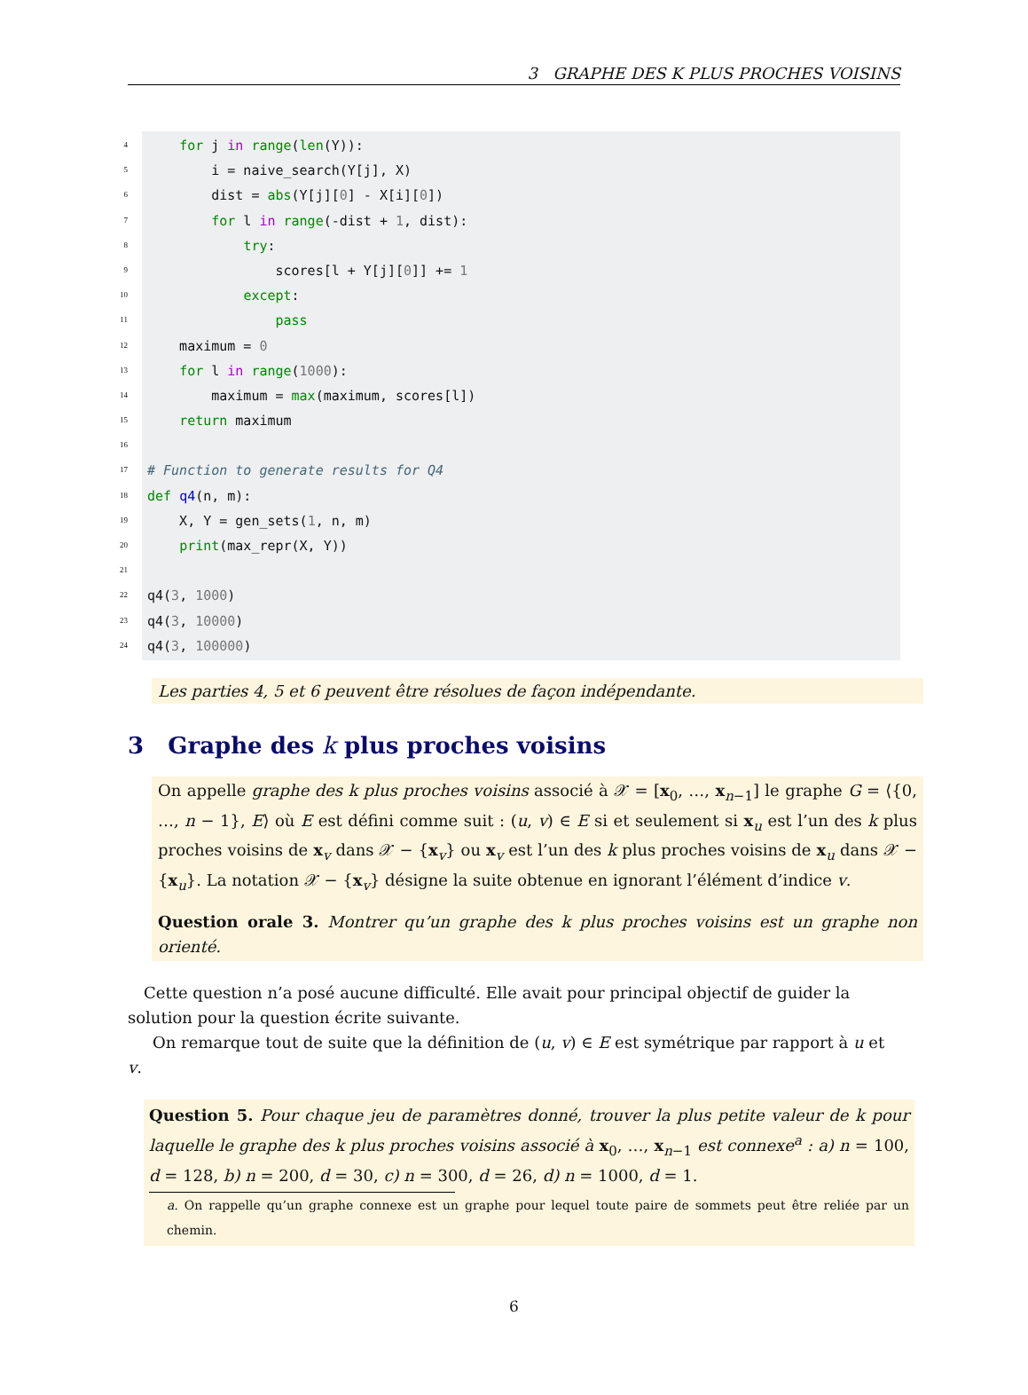3 GRAPHE DES K PLUS PROCHES VOISINS
4
5
6
7
8
9
10
11
12
13
14
15
16
17
18
19
20
21
22
23
24
for j in range(len(Y)):
i = naive_search(Y[j], X)
dist = abs(Y[j][0] - X[i][0])
for l in range(-dist + 1, dist):
try:
scores[l + Y[j][0]] += 1
except:
pass
maximum = 0
for l in range(1000):
maximum = max(maximum, scores[l])
return maximum
# Function to generate results for Q4
def q4(n, m):
X, Y = gen_sets(1, n, m)
print(max_repr(X, Y))
q4(3, 1000)
q4(3, 10000)
q4(3, 100000)
Les parties 4, 5 et 6 peuvent être résolues de façon indépendante.
3 Graphe des k plus proches voisins
On appelle graphe des k plus proches voisins associé à 𝒳 = [x<sub>0</sub>, …, x<sub>n−1</sub>] le graphe G = ⟨{0, …, n − 1}, E⟩ où E est défini comme suit : (u, v) ∈ E si et seulement si x<sub>u</sub> est l’un des k plus proches voisins de x<sub>v</sub> dans 𝒳 − {x<sub>v</sub>} ou x<sub>v</sub> est l’un des k plus proches voisins de x<sub>u</sub> dans 𝒳 − {x<sub>u</sub>}. La notation 𝒳 − {x<sub>v</sub>} désigne la suite obtenue en ignorant l’élément d’indice v.
Question orale 3. Montrer qu’un graphe des k plus proches voisins est un graphe non orienté.
Cette question n’a posé aucune difficulté. Elle avait pour principal objectif de guider la solution pour la question écrite suivante.
On remarque tout de suite que la définition de (u, v) ∈ E est symétrique par rapport à u et v.
Question 5. Pour chaque jeu de paramètres donné, trouver la plus petite valeur de k pour laquelle le graphe des k plus proches voisins associé à x<sub>0</sub>, …, x<sub>n−1</sub> est connexe<sup>a</sup> : a) n = 100, d = 128, b) n = 200, d = 30, c) n = 300, d = 26, d) n = 1000, d = 1.
a. On rappelle qu’un graphe connexe est un graphe pour lequel toute paire de sommets peut être reliée par un chemin.
6